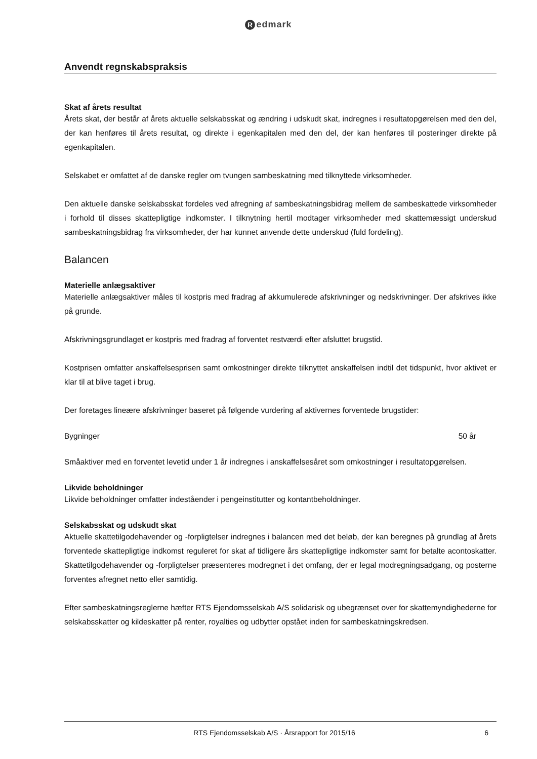Redmark
Anvendt regnskabspraksis
Skat af årets resultat
Årets skat, der består af årets aktuelle selskabsskat og ændring i udskudt skat, indregnes i resultatopgørelsen med den del, der kan henføres til årets resultat, og direkte i egenkapitalen med den del, der kan henføres til posteringer direkte på egenkapitalen.
Selskabet er omfattet af de danske regler om tvungen sambeskatning med tilknyttede virksomheder.
Den aktuelle danske selskabsskat fordeles ved afregning af sambeskatningsbidrag mellem de sambeskattede virksomheder i forhold til disses skattepligtige indkomster. I tilknytning hertil modtager virksomheder med skattemæssigt underskud sambeskatningsbidrag fra virksomheder, der har kunnet anvende dette underskud (fuld fordeling).
Balancen
Materielle anlægsaktiver
Materielle anlægsaktiver måles til kostpris med fradrag af akkumulerede afskrivninger og nedskrivninger. Der afskrives ikke på grunde.
Afskrivningsgrundlaget er kostpris med fradrag af forventet restværdi efter afsluttet brugstid.
Kostprisen omfatter anskaffelsesprisen samt omkostninger direkte tilknyttet anskaffelsen indtil det tidspunkt, hvor aktivet er klar til at blive taget i brug.
Der foretages lineære afskrivninger baseret på følgende vurdering af aktivernes forventede brugstider:
Bygninger 50 år
Småaktiver med en forventet levetid under 1 år indregnes i anskaffelsesåret som omkostninger i resultatopgørelsen.
Likvide beholdninger
Likvide beholdninger omfatter indeståender i pengeinstitutter og kontantbeholdninger.
Selskabsskat og udskudt skat
Aktuelle skattetilgodehavender og -forpligtelser indregnes i balancen med det beløb, der kan beregnes på grundlag af årets forventede skattepligtige indkomst reguleret for skat af tidligere års skattepligtige indkomster samt for betalte acontoskatter. Skattetilgodehavender og -forpligtelser præsenteres modregnet i det omfang, der er legal modregningsadgang, og posterne forventes afregnet netto eller samtidig.
Efter sambeskatningsreglerne hæfter RTS Ejendomsselskab A/S solidarisk og ubegrænset over for skattemyndighederne for selskabsskatter og kildeskatter på renter, royalties og udbytter opstået inden for sambeskatningskredsen.
RTS Ejendomsselskab A/S · Årsrapport for 2015/16 6